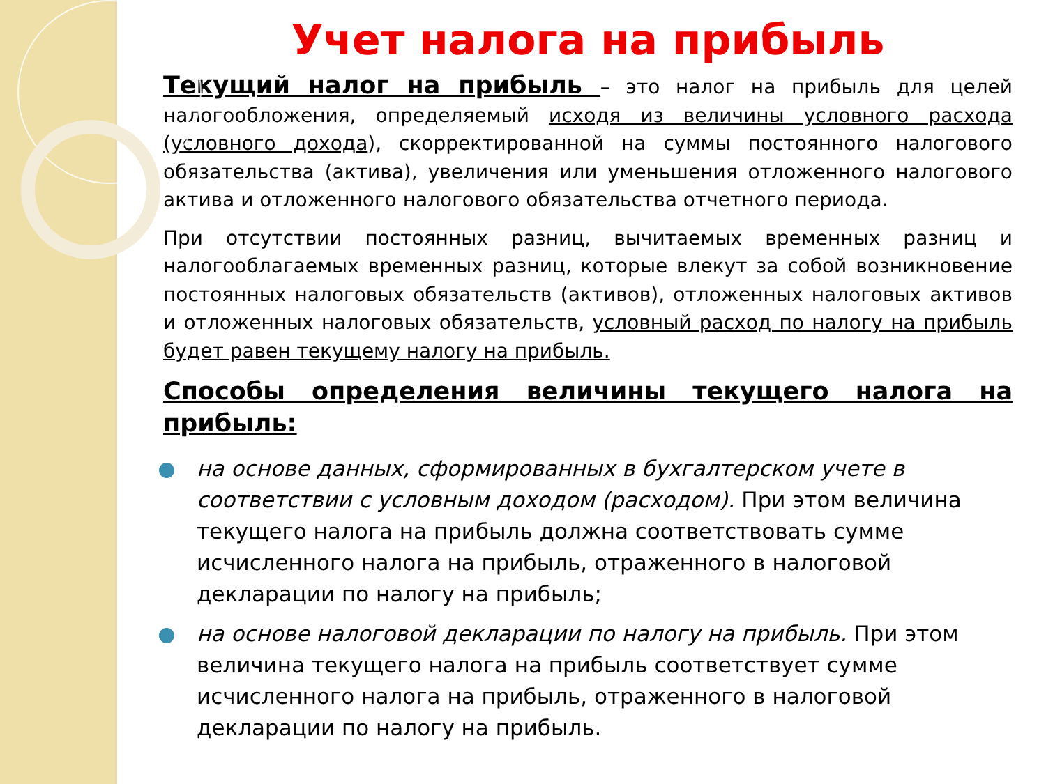Учет налога на прибыль
Текущий налог на прибыль – это налог на прибыль для целей налогообложения, определяемый исходя из величины условного расхода (условного дохода), скорректированной на суммы постоянного налогового обязательства (актива), увеличения или уменьшения отложенного налогового актива и отложенного налогового обязательства отчетного периода.
При отсутствии постоянных разниц, вычитаемых временных разниц и налогооблагаемых временных разниц, которые влекут за собой возникновение постоянных налоговых обязательств (активов), отложенных налоговых активов и отложенных налоговых обязательств, условный расход по налогу на прибыль будет равен текущему налогу на прибыль.
Способы определения величины текущего налога на прибыль:
на основе данных, сформированных в бухгалтерском учете в соответствии с условным доходом (расходом). При этом величина текущего налога на прибыль должна соответствовать сумме исчисленного налога на прибыль, отраженного в налоговой декларации по налогу на прибыль;
на основе налоговой декларации по налогу на прибыль. При этом величина текущего налога на прибыль соответствует сумме исчисленного налога на прибыль, отраженного в налоговой декларации по налогу на прибыль.